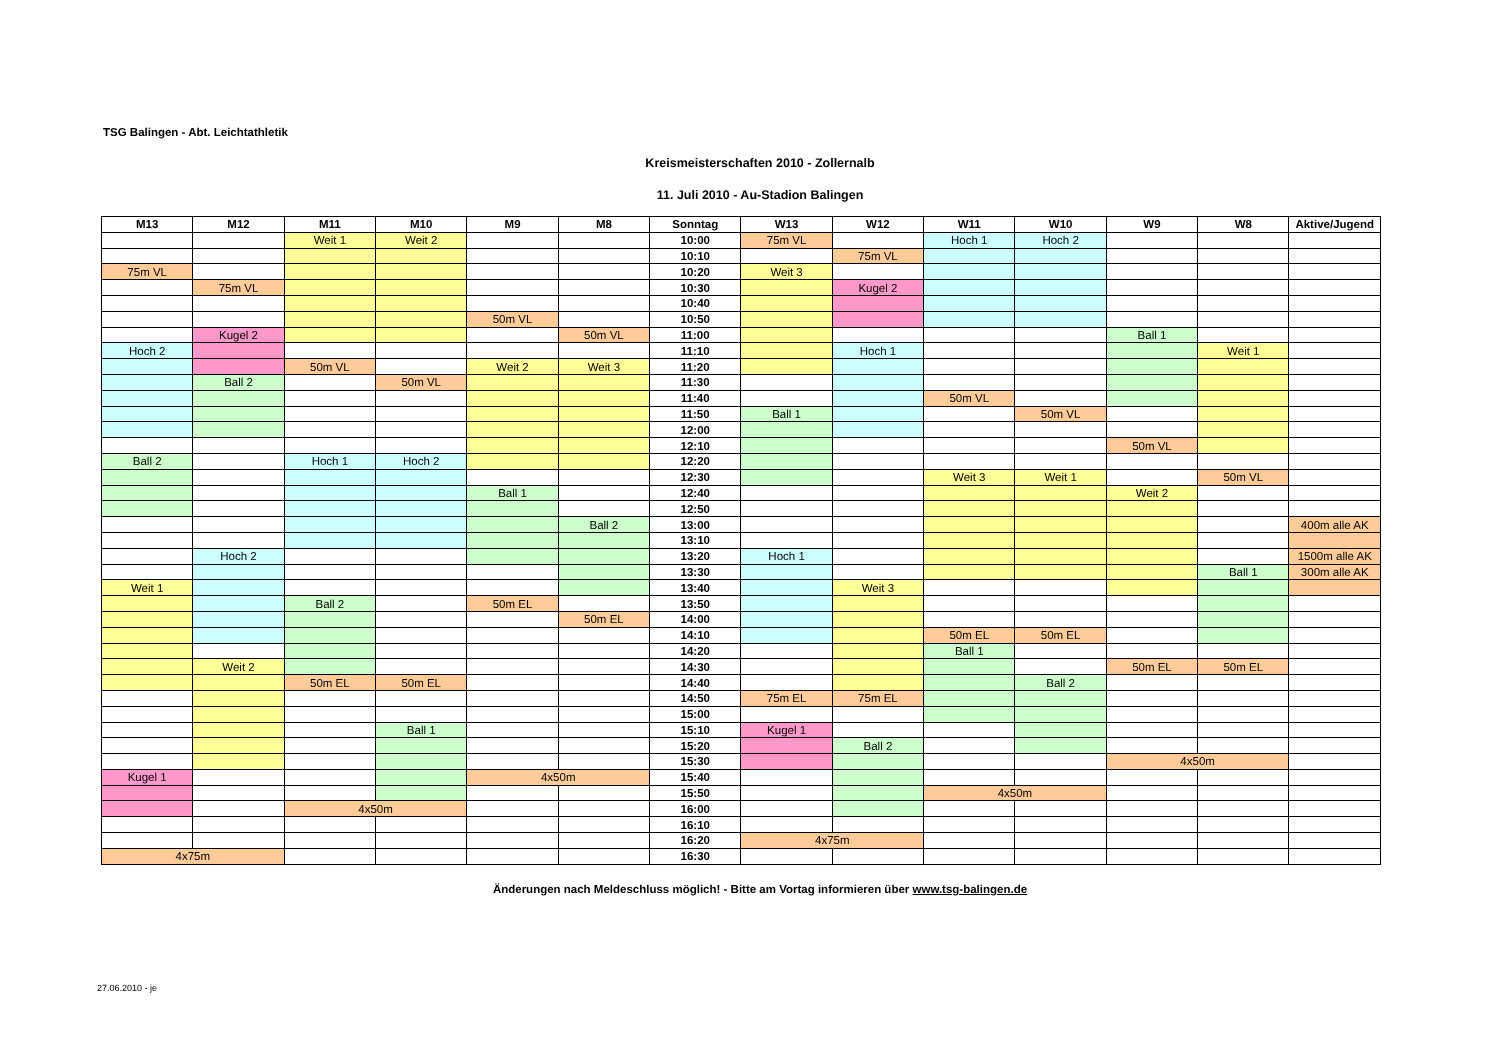TSG Balingen - Abt. Leichtathletik
Kreismeisterschaften 2010 - Zollernalb
11. Juli 2010 - Au-Stadion Balingen
| M13 | M12 | M11 | M10 | M9 | M8 | Sonntag | W13 | W12 | W11 | W10 | W9 | W8 | Aktive/Jugend |
| --- | --- | --- | --- | --- | --- | --- | --- | --- | --- | --- | --- | --- | --- |
| | | Weit 1 | Weit 2 | | | 10:00 | 75m VL | | Hoch 1 | Hoch 2 | | | |
| | | | | | | 10:10 | | 75m VL | | | | | |
| 75m VL | | | | | | 10:20 | Weit 3 | | | | | | |
| | 75m VL | | | | | 10:30 | | Kugel 2 | | | | | |
| | | | | | | 10:40 | | | | | | | |
| | | | | 50m VL | | 10:50 | | | | | | | |
| | Kugel 2 | | | | 50m VL | 11:00 | | | | | Ball 1 | | |
| Hoch 2 | | | | | | 11:10 | | Hoch 1 | | | | Weit 1 | |
| | | 50m VL | | Weit 2 | Weit 3 | 11:20 | | | | | | | |
| | Ball 2 | | 50m VL | | | 11:30 | | | | | | | |
| | | | | | | 11:40 | | | 50m VL | | | | |
| | | | | | | 11:50 | Ball 1 | | | 50m VL | | | |
| | | | | | | 12:00 | | | | | | | |
| | | | | | | 12:10 | | | | | 50m VL | | |
| Ball 2 | | Hoch 1 | Hoch 2 | | | 12:20 | | | | | | | |
| | | | | | | 12:30 | | | Weit 3 | Weit 1 | | 50m VL | |
| | | | | Ball 1 | | 12:40 | | | | | Weit 2 | | |
| | | | | | | 12:50 | | | | | | | |
| | | | | | Ball 2 | 13:00 | | | | | | | 400m alle AK |
| | | | | | | 13:10 | | | | | | | |
| | Hoch 2 | | | | | 13:20 | Hoch 1 | | | | | | 1500m alle AK |
| | | | | | | 13:30 | | | | | | Ball 1 | 300m alle AK |
| Weit 1 | | | | | | 13:40 | | Weit 3 | | | | | |
| | | Ball 2 | | 50m EL | | 13:50 | | | | | | | |
| | | | | | 50m EL | 14:00 | | | | | | | |
| | | | | | | 14:10 | | | 50m EL | 50m EL | | | |
| | | | | | | 14:20 | | | Ball 1 | | | | |
| | Weit 2 | | | | | 14:30 | | | | | 50m EL | 50m EL | |
| | | 50m EL | 50m EL | | | 14:40 | | | | Ball 2 | | | |
| | | | | | | 14:50 | 75m EL | 75m EL | | | | | |
| | | | | | | 15:00 | | | | | | | |
| | | | Ball 1 | | | 15:10 | Kugel 1 | | | | | | |
| | | | | | | 15:20 | | Ball 2 | | | | | |
| | | | | | | 15:30 | | | | | 4x50m | | |
| Kugel 1 | | | | 4x50m | | 15:40 | | | | | | | |
| | | | | | | 15:50 | | | 4x50m | | | | |
| | | 4x50m | | | | 16:00 | | | | | | | |
| | | | | | | 16:10 | | | | | | | |
| | | | | | | 16:20 | 4x75m | | | | | | |
| 4x75m | | | | | | 16:30 | | | | | | | |
Änderungen nach Meldeschluss möglich! - Bitte am Vortag informieren über www.tsg-balingen.de
27.06.2010 - je